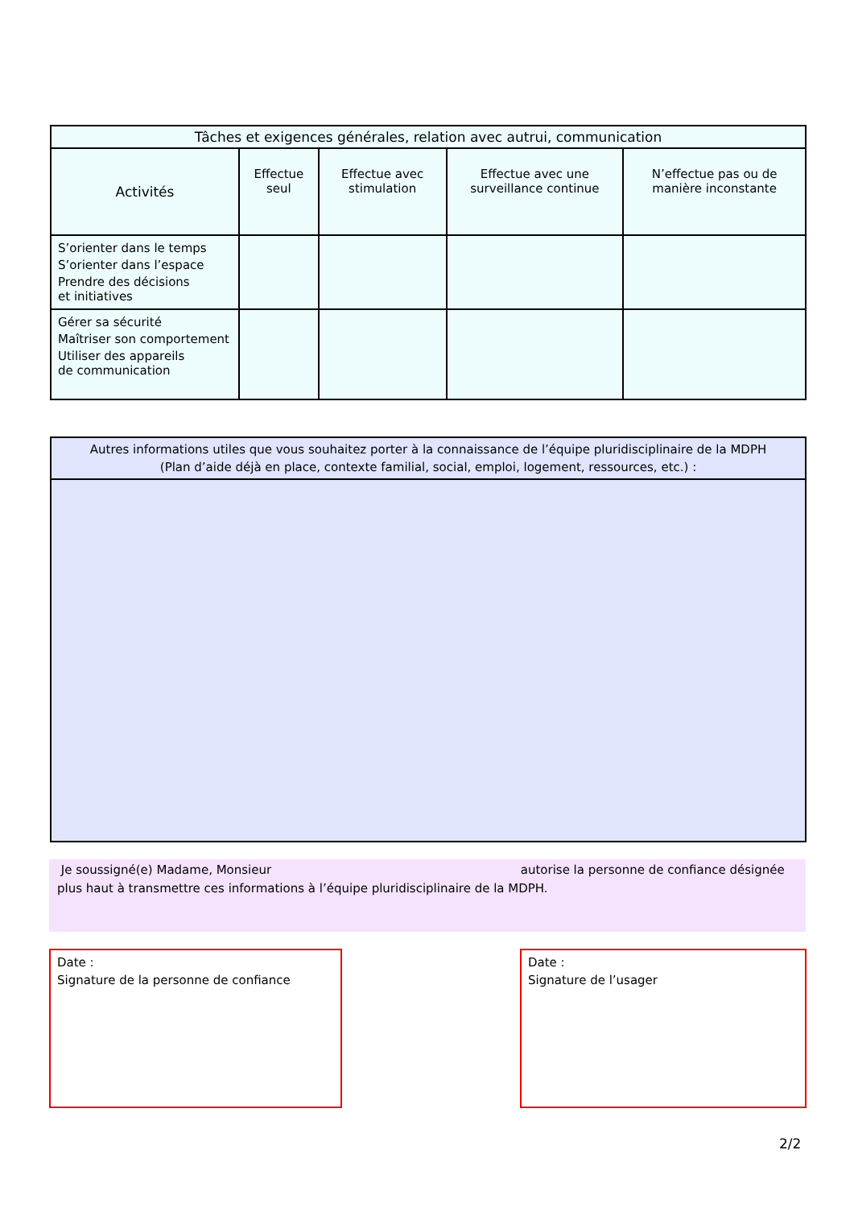| Tâches et exigences générales, relation avec autrui, communication | | | | |
| --- | --- | --- | --- | --- |
| Activités | Effectue seul | Effectue avec stimulation | Effectue avec une surveillance continue | N’effectue pas ou de manière inconstante |
| S’orienter dans le temps S’orienter dans l’espace Prendre des décisions et initiatives | | | | |
| Gérer sa sécurité Maîtriser son comportement Utiliser des appareils de communication | | | | |
Autres informations utiles que vous souhaitez porter à la connaissance de l’équipe pluridisciplinaire de la MDPH
(Plan d’aide déjà en place, contexte familial, social, emploi, logement, ressources, etc.) :
Je soussigné(e) Madame, Monsieur autorise la personne de confiance désignée plus haut à transmettre ces informations à l’équipe pluridisciplinaire de la MDPH.
Date :
Signature de la personne de confiance
Date :
Signature de l’usager
2/2